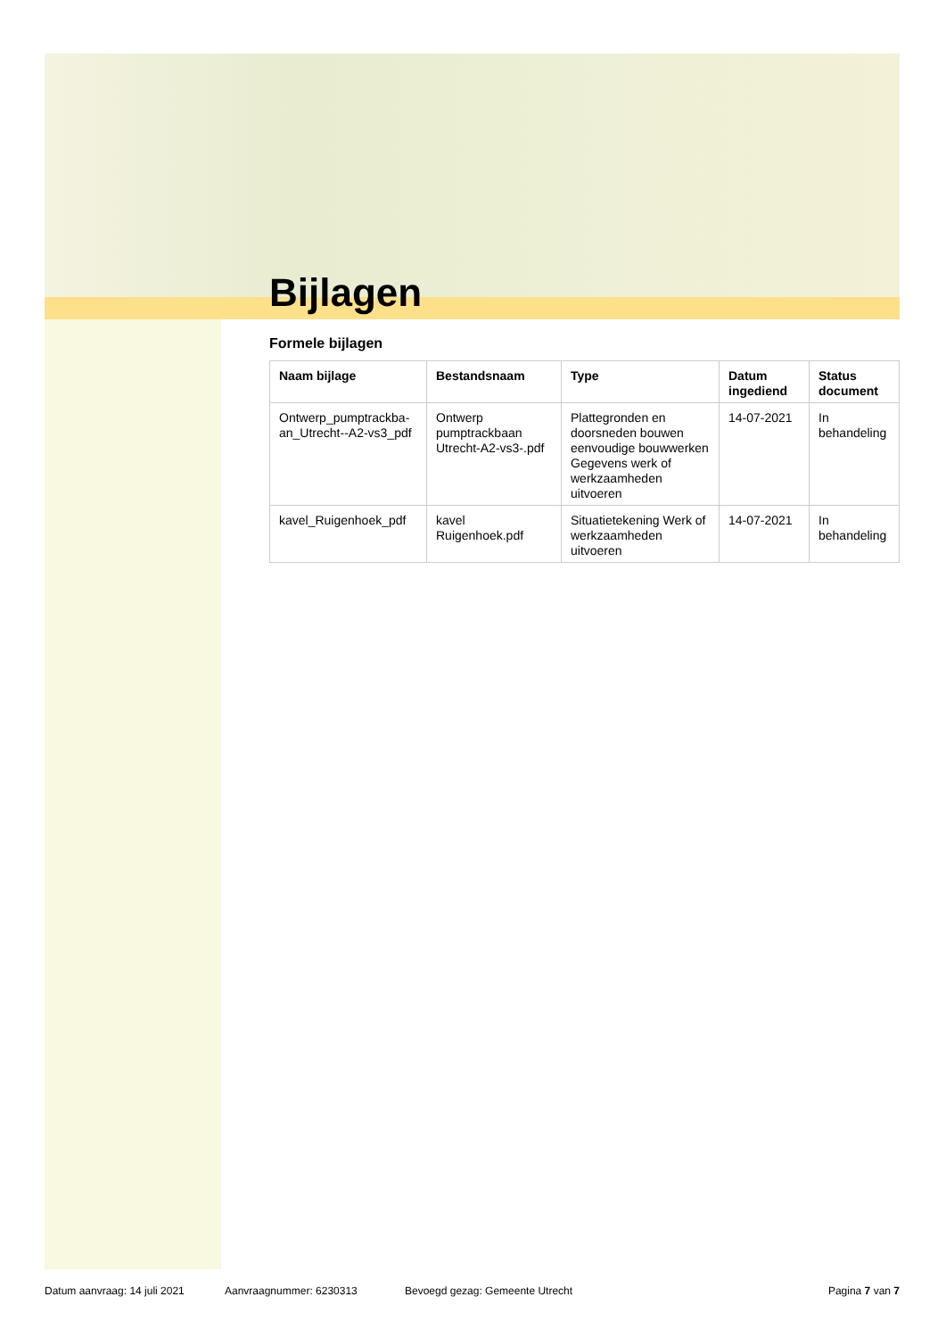Bijlagen
Formele bijlagen
| Naam bijlage | Bestandsnaam | Type | Datum ingediend | Status document |
| --- | --- | --- | --- | --- |
| Ontwerp_pumptrackba-an_Utrecht--A2-vs3_pdf | Ontwerp pumptrackbaan Utrecht-A2-vs3-.pdf | Plattegronden en doorsneden bouwen eenvoudige bouwwerken Gegevens werk of werkzaamheden uitvoeren | 14-07-2021 | In behandeling |
| kavel_Ruigenhoek_pdf | kavel Ruigenhoek.pdf | Situatietekening Werk of werkzaamheden uitvoeren | 14-07-2021 | In behandeling |
Datum aanvraag: 14 juli 2021 Aanvraagnummer: 6230313 Bevoegd gezag: Gemeente Utrecht Pagina 7 van 7